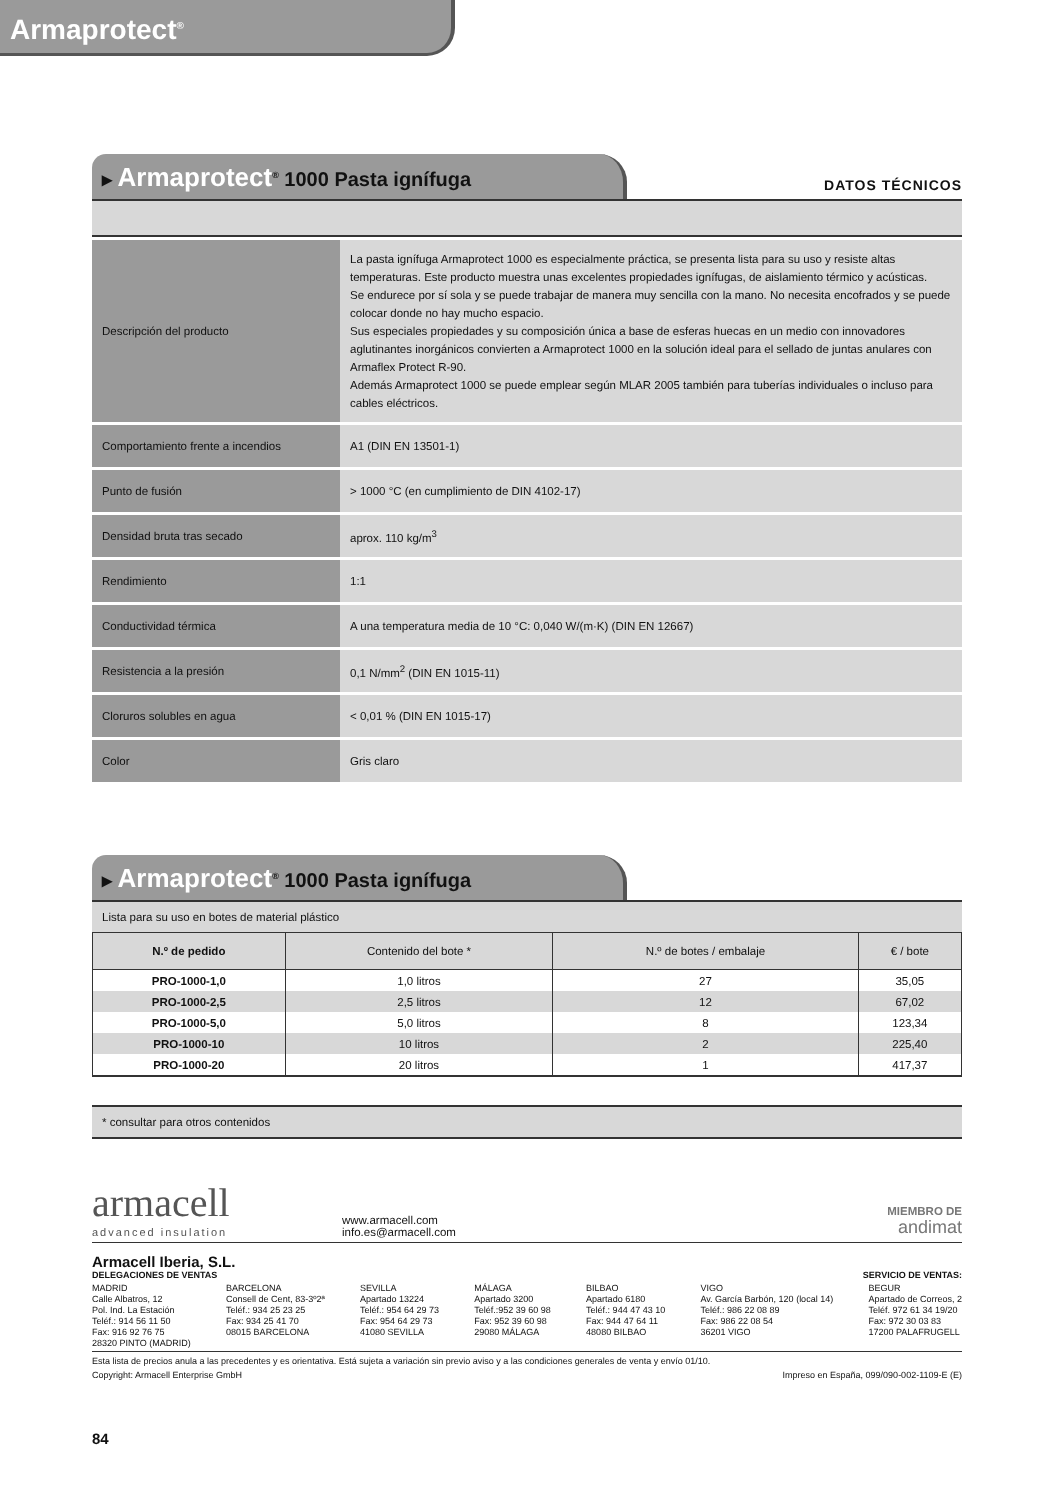Armaprotect<sup>®</sup>
▸ Armaprotect<sup>®</sup> 1000 Pasta ignífuga
DATOS TÉCNICOS
| Descripción del producto | La pasta ignífuga Armaprotect 1000 es especialmente práctica, se presenta lista para su uso y resiste altas temperaturas. Este producto muestra unas excelentes propiedades ignífugas, de aislamiento térmico y acústicas. Se endurece por sí sola y se puede trabajar de manera muy sencilla con la mano. No necesita encofrados y se puede colocar donde no hay mucho espacio. Sus especiales propiedades y su composición única a base de esferas huecas en un medio con innovadores aglutinantes inorgánicos convierten a Armaprotect 1000 en la solución ideal para el sellado de juntas anulares con Armaflex Protect R-90. Además Armaprotect 1000 se puede emplear según MLAR 2005 también para tuberías individuales o incluso para cables eléctricos. |
| Comportamiento frente a incendios | A1 (DIN EN 13501-1) |
| Punto de fusión | > 1000 °C (en cumplimiento de DIN 4102-17) |
| Densidad bruta tras secado | aprox. 110 kg/m<sup>3</sup> |
| Rendimiento | 1:1 |
| Conductividad térmica | A una temperatura media de 10 °C: 0,040 W/(m·K) (DIN EN 12667) |
| Resistencia a la presión | 0,1 N/mm<sup>2</sup> (DIN EN 1015-11) |
| Cloruros solubles en agua | < 0,01 % (DIN EN 1015-17) |
| Color | Gris claro |
▸ Armaprotect<sup>®</sup> 1000 Pasta ignífuga
Lista para su uso en botes de material plástico
| N.º de pedido | Contenido del bote * | N.º de botes / embalaje | € / bote |
| --- | --- | --- | --- |
| PRO-1000-1,0 | 1,0 litros | 27 | 35,05 |
| PRO-1000-2,5 | 2,5 litros | 12 | 67,02 |
| PRO-1000-5,0 | 5,0 litros | 8 | 123,34 |
| PRO-1000-10 | 10 litros | 2 | 225,40 |
| PRO-1000-20 | 20 litros | 1 | 417,37 |
* consultar para otros contenidos
armacell
advanced insulation
www.armacell.com
info.es@armacell.com
MIEMBRO DE
andimat
Armacell Iberia, S.L.
DELEGACIONES DE VENTAS SERVICIO DE VENTAS:
MADRID
Calle Albatros, 12
Pol. Ind. La Estación
Teléf.: 914 56 11 50
Fax: 916 92 76 75
28320 PINTO (MADRID)
BARCELONA
Consell de Cent, 83-3º2ª
Teléf.: 934 25 23 25
Fax: 934 25 41 70
08015 BARCELONA
SEVILLA
Apartado 13224
Teléf.: 954 64 29 73
Fax: 954 64 29 73
41080 SEVILLA
MÁLAGA
Apartado 3200
Teléf.:952 39 60 98
Fax: 952 39 60 98
29080 MÁLAGA
BILBAO
Apartado 6180
Teléf.: 944 47 43 10
Fax: 944 47 64 11
48080 BILBAO
VIGO
Av. García Barbón, 120 (local 14)
Teléf.: 986 22 08 89
Fax: 986 22 08 54
36201 VIGO
BEGUR
Apartado de Correos, 2
Teléf. 972 61 34 19/20
Fax: 972 30 03 83
17200 PALAFRUGELL
Esta lista de precios anula a las precedentes y es orientativa. Está sujeta a variación sin previo aviso y a las condiciones generales de venta y envío 01/10.
Copyright: Armacell Enterprise GmbH Impreso en España, 099/090-002-1109-E (E)
84